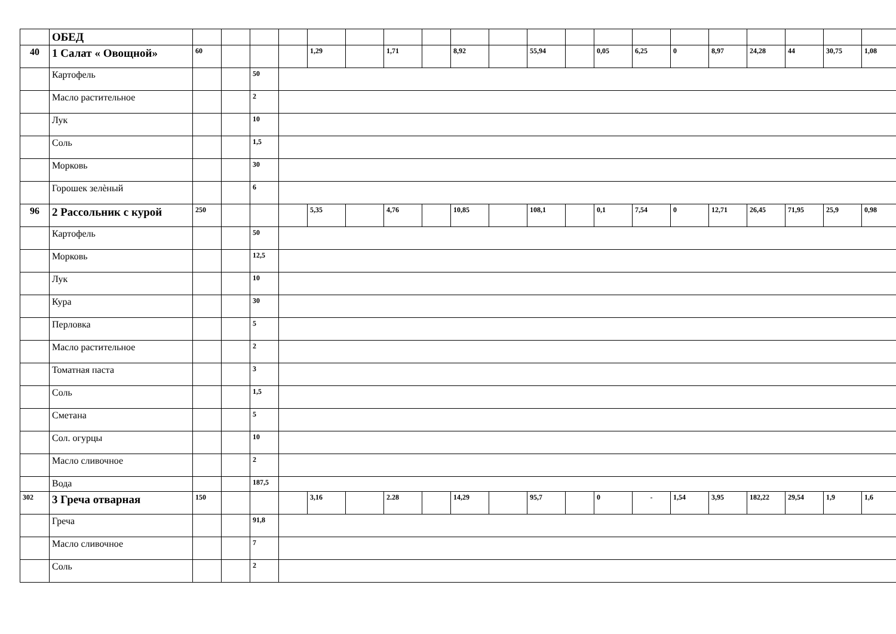| | ОБЕД | | | | | | | | | | | | | | | | | | | | |
| 40 | 1 Салат « Овощной» | 60 | | | | 1,29 | | 1,71 | | 8,92 | | 55,94 | | 0,05 | 6,25 | 0 | 8,97 | 24,28 | 44 | 30,75 | 1,08 |
| | Картофель | | | 50 | | | | | | | | | | | | | | | | | |
| | Масло растительное | | | 2 | | | | | | | | | | | | | | | | | |
| | Лук | | | 10 | | | | | | | | | | | | | | | | | |
| | Соль | | | 1,5 | | | | | | | | | | | | | | | | | |
| | Морковь | | | 30 | | | | | | | | | | | | | | | | | |
| | Горошек зелѐный | | | 6 | | | | | | | | | | | | | | | | | |
| 96 | 2 Рассольник с курой | 250 | | | | 5,35 | | 4,76 | | 10,85 | | 108,1 | | 0,1 | 7,54 | 0 | 12,71 | 26,45 | 71,95 | 25,9 | 0,98 |
| | Картофель | | | 50 | | | | | | | | | | | | | | | | | |
| | Морковь | | | 12,5 | | | | | | | | | | | | | | | | | |
| | Лук | | | 10 | | | | | | | | | | | | | | | | | |
| | Кура | | | 30 | | | | | | | | | | | | | | | | | |
| | Перловка | | | 5 | | | | | | | | | | | | | | | | | |
| | Масло растительное | | | 2 | | | | | | | | | | | | | | | | | |
| | Томатная паста | | | 3 | | | | | | | | | | | | | | | | | |
| | Соль | | | 1,5 | | | | | | | | | | | | | | | | | |
| | Сметана | | | 5 | | | | | | | | | | | | | | | | | |
| | Сол. огурцы | | | 10 | | | | | | | | | | | | | | | | | |
| | Масло сливочное | | | 2 | | | | | | | | | | | | | | | | | |
| | Вода | | | 187,5 | | | | | | | | | | | | | | | | | |
| 302 | 3 Греча отварная | 150 | | | | 3,16 | | 2.28 | | 14,29 | | 95,7 | | 0 | - | 1,54 | 3,95 | 182,22 | 29,54 | 1,9 | 1,6 |
| | Греча | | | 91,8 | | | | | | | | | | | | | | | | | |
| | Масло сливочное | | | 7 | | | | | | | | | | | | | | | | | |
| | Соль | | | 2 | | | | | | | | | | | | | | | | | |